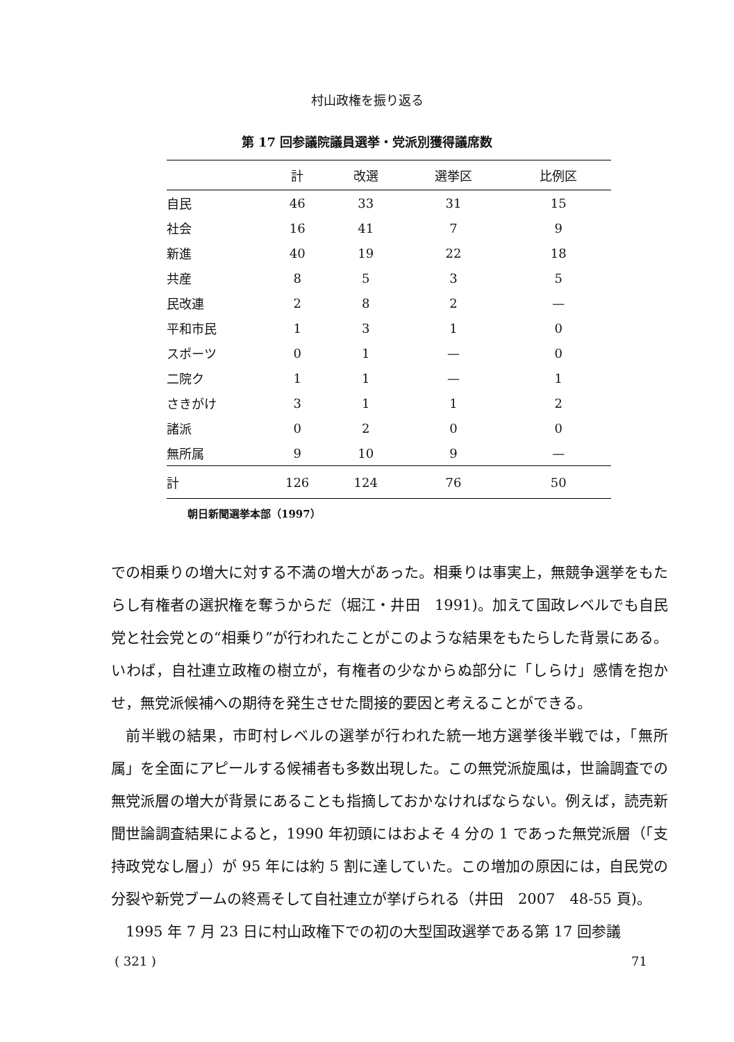村山政権を振り返る
第 17 回参議院議員選挙・党派別獲得議席数
| | 計 | 改選 | 選挙区 | 比例区 |
| --- | --- | --- | --- | --- |
| 自民 | 46 | 33 | 31 | 15 |
| 社会 | 16 | 41 | 7 | 9 |
| 新進 | 40 | 19 | 22 | 18 |
| 共産 | 8 | 5 | 3 | 5 |
| 民改連 | 2 | 8 | 2 | — |
| 平和市民 | 1 | 3 | 1 | 0 |
| スポーツ | 0 | 1 | — | 0 |
| 二院ク | 1 | 1 | — | 1 |
| さきがけ | 3 | 1 | 1 | 2 |
| 諸派 | 0 | 2 | 0 | 0 |
| 無所属 | 9 | 10 | 9 | — |
| 計 | 126 | 124 | 76 | 50 |
朝日新聞選挙本部（1997）
での相乗りの増大に対する不満の増大があった。相乗りは事実上，無競争選挙をもたらし有権者の選択権を奪うからだ（堀江・井田　1991)。加えて国政レベルでも自民党と社会党との“相乗り”が行われたことがこのような結果をもたらした背景にある。いわば，自社連立政権の樹立が，有権者の少なからぬ部分に「しらけ」感情を抱かせ，無党派候補への期待を発生させた間接的要因と考えることができる。
前半戦の結果，市町村レベルの選挙が行われた統一地方選挙後半戦では，「無所属」を全面にアピールする候補者も多数出現した。この無党派旋風は，世論調査での無党派層の増大が背景にあることも指摘しておかなければならない。例えば，読売新聞世論調査結果によると，1990 年初頭にはおよそ 4 分の 1 であった無党派層（「支持政党なし層」）が 95 年には約 5 割に達していた。この増加の原因には，自民党の分裂や新党ブームの終焉そして自社連立が挙げられる（井田　2007　48-55 頁)。
1995 年 7 月 23 日に村山政権下での初の大型国政選挙である第 17 回参議
( 321 ) 71